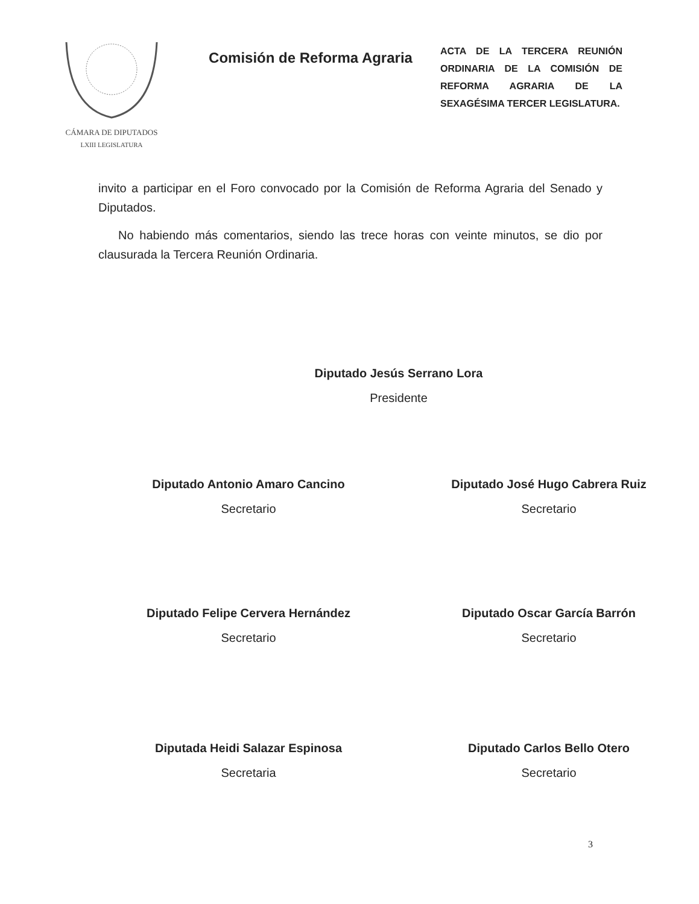CÁMARA DE DIPUTADOS
LXIII LEGISLATURA
Comisión de Reforma Agraria
ACTA DE LA TERCERA REUNIÓN ORDINARIA DE LA COMISIÓN DE REFORMA AGRARIA DE LA SEXAGÉSIMA TERCER LEGISLATURA.
invito a participar en el Foro convocado por la Comisión de Reforma Agraria del Senado y Diputados.
No habiendo más comentarios, siendo las trece horas con veinte minutos, se dio por clausurada la Tercera Reunión Ordinaria.
Diputado Jesús Serrano Lora
Presidente
Diputado Antonio Amaro Cancino
Secretario
Diputado José Hugo Cabrera Ruiz
Secretario
Diputado Felipe Cervera Hernández
Secretario
Diputado Oscar García Barrón
Secretario
Diputada Heidi Salazar Espinosa
Secretaria
Diputado Carlos Bello Otero
Secretario
3